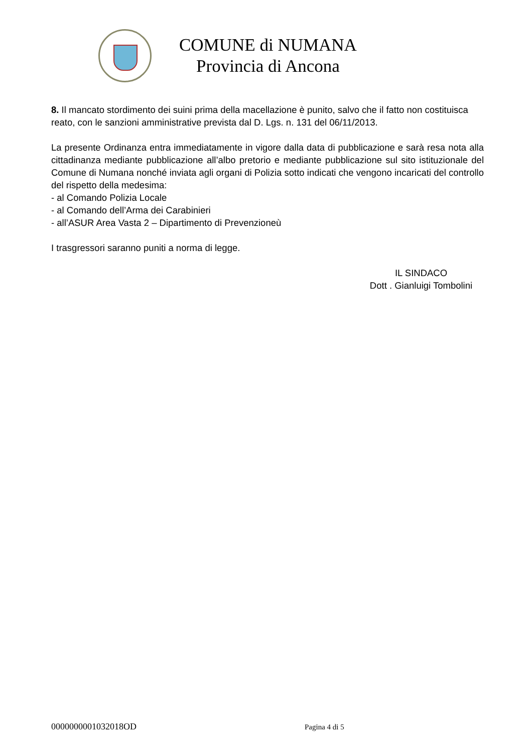COMUNE di NUMANA
Provincia di Ancona
8. Il mancato stordimento dei suini prima della macellazione è punito, salvo che il fatto non costituisca reato, con le sanzioni amministrative prevista dal D. Lgs. n. 131 del 06/11/2013.
La presente Ordinanza entra immediatamente in vigore dalla data di pubblicazione e sarà resa nota alla cittadinanza mediante pubblicazione all’albo pretorio e mediante pubblicazione sul sito istituzionale del Comune di Numana nonché inviata agli organi di Polizia sotto indicati che vengono incaricati del controllo del rispetto della medesima:
- al Comando Polizia Locale
- al Comando dell’Arma dei Carabinieri
- all’ASUR Area Vasta 2 – Dipartimento di Prevenzioneù
I trasgressori saranno puniti a norma di legge.
IL SINDACO
Dott . Gianluigi Tombolini
0000000001032018OD Pagina 4 di 5